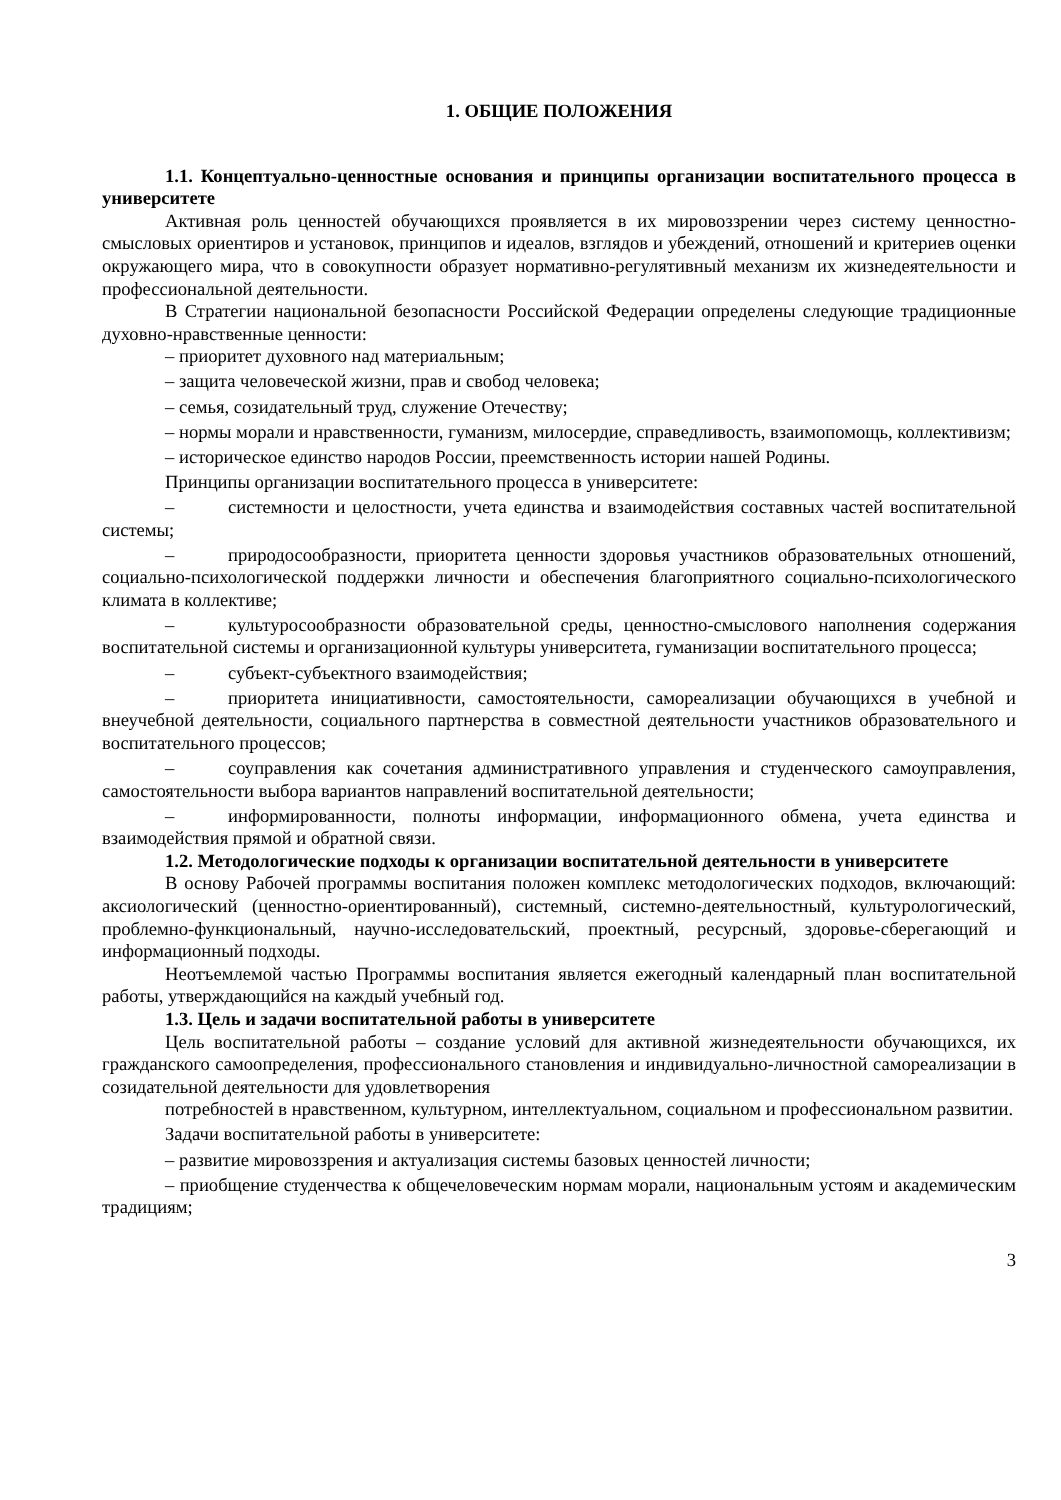1. ОБЩИЕ ПОЛОЖЕНИЯ
1.1. Концептуально-ценностные основания и принципы организации воспитательного процесса в университете
Активная роль ценностей обучающихся проявляется в их мировоззрении через систему ценностно-смысловых ориентиров и установок, принципов и идеалов, взглядов и убеждений, отношений и критериев оценки окружающего мира, что в совокупности образует нормативно-регулятивный механизм их жизнедеятельности и профессиональной деятельности.
В Стратегии национальной безопасности Российской Федерации определены следующие традиционные духовно-нравственные ценности:
– приоритет духовного над материальным;
– защита человеческой жизни, прав и свобод человека;
– семья, созидательный труд, служение Отечеству;
– нормы морали и нравственности, гуманизм, милосердие, справедливость, взаимопомощь, коллективизм;
– историческое единство народов России, преемственность истории нашей Родины.
Принципы организации воспитательного процесса в университете:
– системности и целостности, учета единства и взаимодействия составных частей воспитательной системы;
– природосообразности, приоритета ценности здоровья участников образовательных отношений, социально-психологической поддержки личности и обеспечения благоприятного социально-психологического климата в коллективе;
– культуросообразности образовательной среды, ценностно-смыслового наполнения содержания воспитательной системы и организационной культуры университета, гуманизации воспитательного процесса;
– субъект-субъектного взаимодействия;
– приоритета инициативности, самостоятельности, самореализации обучающихся в учебной и внеучебной деятельности, социального партнерства в совместной деятельности участников образовательного и воспитательного процессов;
– соуправления как сочетания административного управления и студенческого самоуправления, самостоятельности выбора вариантов направлений воспитательной деятельности;
– информированности, полноты информации, информационного обмена, учета единства и взаимодействия прямой и обратной связи.
1.2. Методологические подходы к организации воспитательной деятельности в университете
В основу Рабочей программы воспитания положен комплекс методологических подходов, включающий: аксиологический (ценностно-ориентированный), системный, системно-деятельностный, культурологический, проблемно-функциональный, научно-исследовательский, проектный, ресурсный, здоровье-сберегающий и информационный подходы.
Неотъемлемой частью Программы воспитания является ежегодный календарный план воспитательной работы, утверждающийся на каждый учебный год.
1.3. Цель и задачи воспитательной работы в университете
Цель воспитательной работы – создание условий для активной жизнедеятельности обучающихся, их гражданского самоопределения, профессионального становления и индивидуально-личностной самореализации в созидательной деятельности для удовлетворения
потребностей в нравственном, культурном, интеллектуальном, социальном и профессиональном развитии.
Задачи воспитательной работы в университете:
– развитие мировоззрения и актуализация системы базовых ценностей личности;
– приобщение студенчества к общечеловеческим нормам морали, национальным устоям и академическим традициям;
3